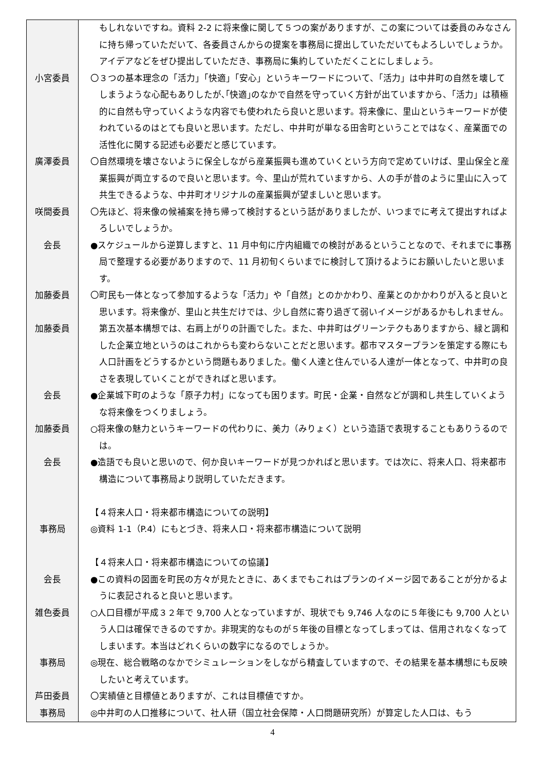| | もしれないですね。資料 2-2 に将来像に関して５つの案がありますが、この案については委員のみなさんに持ち帰っていただいて、各委員さんからの提案を事務局に提出していただいてもよろしいでしょうか。アイデアなどをぜひ提出していただき、事務局に集約していただくことにしましょう。 |
| 小宮委員 | 〇３つの基本理念の「活力」「快適」「安心」というキーワードについて、「活力」は中井町の自然を壊してしまうような心配もありしたが､｢快適｣のなかで自然を守っていく方針が出ていますから、「活力」は積極的に自然も守っていくような内容でも使われたら良いと思います。将来像に、里山というキーワードが使われているのはとても良いと思います。ただし、中井町が単なる田舎町ということではなく、産業面での活性化に関する記述も必要だと感じています。 |
| 廣澤委員 | 〇自然環境を壊さないように保全しながら産業振興も進めていくという方向で定めていけば、里山保全と産業振興が両立するので良いと思います。今、里山が荒れていますから、人の手が昔のように里山に入って共生できるような、中井町オリジナルの産業振興が望ましいと思います。 |
| 咲間委員 | 〇先ほど、将来像の候補案を持ち帰って検討するという話がありましたが、いつまでに考えて提出すればよろしいでしょうか。 |
| 会長 | ●スケジュールから逆算しますと、11 月中旬に庁内組織での検討があるということなので、それまでに事務局で整理する必要がありますので、11 月初旬くらいまでに検討して頂けるようにお願いしたいと思います。 |
| 加藤委員 加藤委員 | 〇町民も一体となって参加するような「活力」や「自然」とのかかわり、産業とのかかわりが入ると良いと思います。将来像が、里山と共生だけでは、少し自然に寄り過ぎて弱いイメージがあるかもしれません。第五次基本構想では、右肩上がりの計画でした。また、中井町はグリーンテクもありますから、緑と調和した企業立地というのはこれからも変わらないことだと思います。都市マスタープランを策定する際にも人口計画をどうするかという問題もありました。働く人達と住んでいる人達が一体となって、中井町の良さを表現していくことができればと思います。 |
| 会長 | ●企業城下町のような「原子力村」になっても困ります。町民・企業・自然などが調和し共生していくような将来像をつくりましょう。 |
| 加藤委員 | ○将来像の魅力というキーワードの代わりに、美力（みりょく）という造語で表現することもありうるのでは。 |
| 会長 | ●造語でも良いと思いので、何か良いキーワードが見つかればと思います。では次に、将来人口、将来都市構造について事務局より説明していただきます。 |
| 事務局 | 【４将来人口・将来都市構造についての説明】 ◎資料 1-1（P.4）にもとづき、将来人口・将来都市構造について説明 |
| 会長 | 【４将来人口・将来都市構造についての協議】 ●この資料の図面を町民の方々が見たときに、あくまでもこれはプランのイメージ図であることが分かるように表記されると良いと思います。 |
| 雑色委員 | ○人口目標が平成３２年で 9,700 人となっていますが、現状でも 9,746 人なのに５年後にも 9,700 人という人口は確保できるのですか。非現実的なものが５年後の目標となってしまっては、信用されなくなってしまいます。本当はどれくらいの数字になるのでしょうか。 |
| 事務局 | ◎現在、総合戦略のなかでシミュレーションをしながら精査していますので、その結果を基本構想にも反映したいと考えています。 |
| 芦田委員 | 〇実績値と目標値とありますが、これは目標値ですか。 |
| 事務局 | ◎中井町の人口推移について、社人研（国立社会保障・人口問題研究所）が算定した人口は、もう |
4